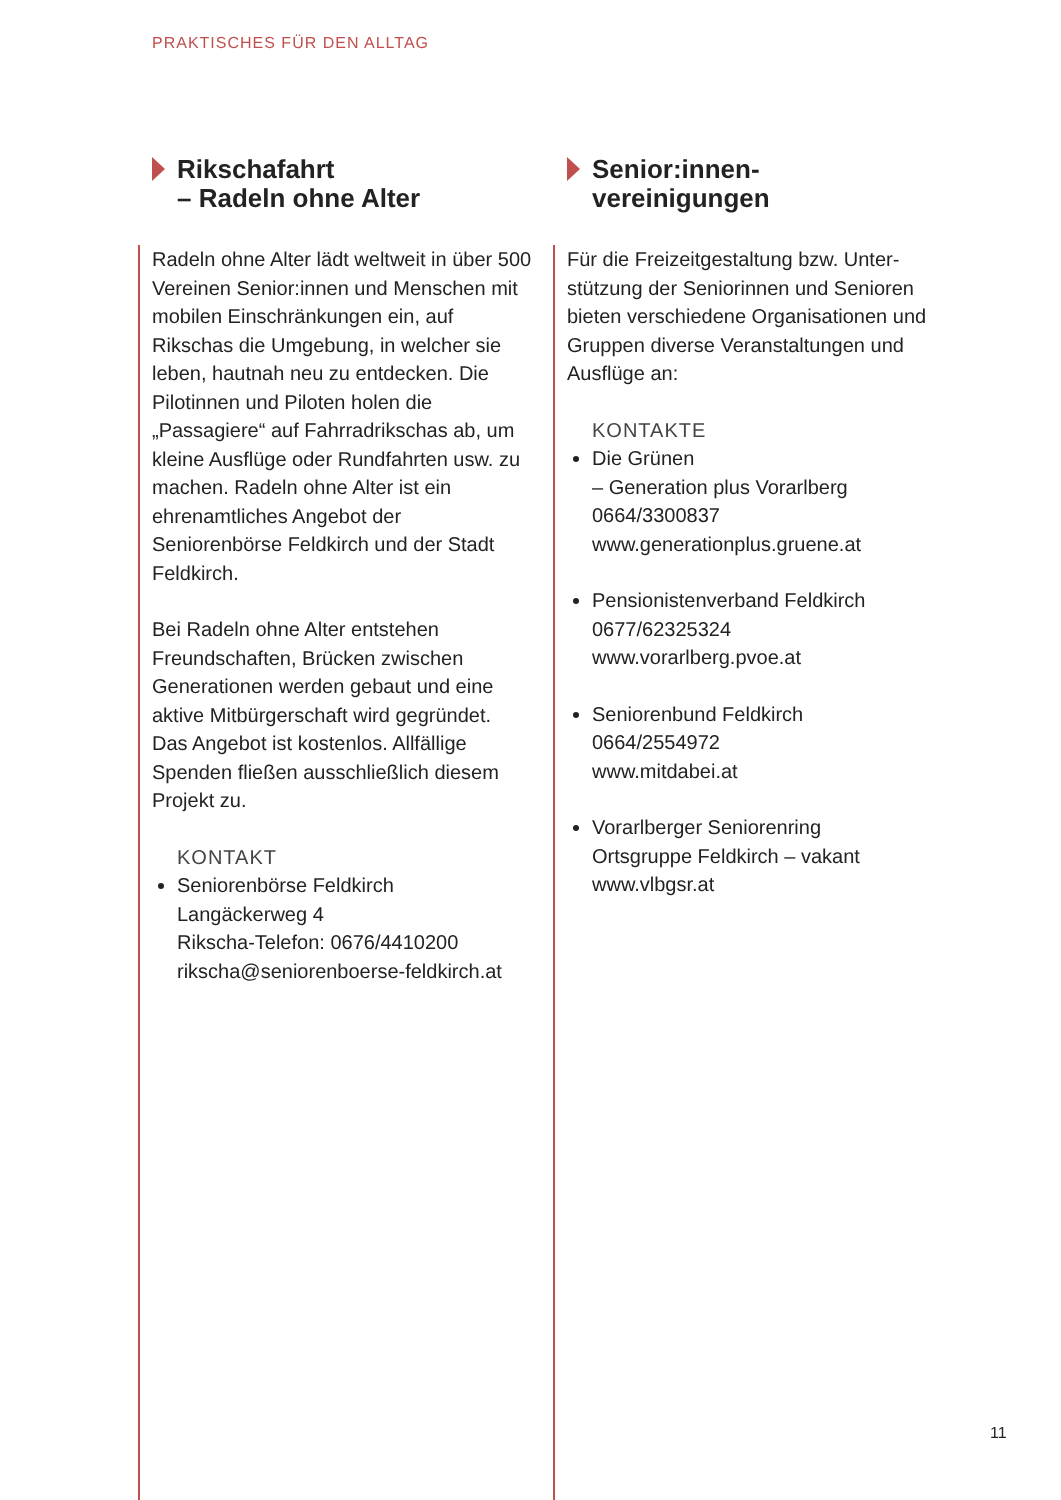PRAKTISCHES FÜR DEN ALLTAG
Rikschafahrt
– Radeln ohne Alter
Radeln ohne Alter lädt weltweit in über 500 Vereinen Senior:innen und Menschen mit mobilen Einschränkungen ein, auf Rikschas die Umgebung, in welcher sie leben, hautnah neu zu entdecken. Die Pilotinnen und Piloten holen die „Passagiere“ auf Fahrrad­rikschas ab, um kleine Ausflüge oder Rundfahrten usw. zu machen. Radeln ohne Alter ist ein ehrenamt­liches Angebot der Seniorenbörse Feldkirch und der Stadt Feldkirch.
Bei Radeln ohne Alter entstehen Freundschaften, Brücken zwischen Generationen werden gebaut und eine aktive Mitbürgerschaft wird gegründet. Das Angebot ist kostenlos. Allfällige Spenden fließen ausschließ­lich diesem Projekt zu.
KONTAKT
Seniorenbörse Feldkirch
Langäckerweg 4
Rikscha-Telefon: 0676/4410200
rikscha@seniorenboerse-feldkirch.at
Senior:innen-
vereinigungen
Für die Freizeitgestaltung bzw. Unter­stützung der Seniorinnen und Senioren bieten verschiedene Organisationen und Gruppen diverse Veranstaltungen und Ausflüge an:
KONTAKTE
Die Grünen
– Generation plus Vorarlberg
0664/3300837
www.generationplus.gruene.at
Pensionistenverband Feldkirch
0677/62325324
www.vorarlberg.pvoe.at
Seniorenbund Feldkirch
0664/2554972
www.mitdabei.at
Vorarlberger Seniorenring
Ortsgruppe Feldkirch – vakant
www.vlbgsr.at
11